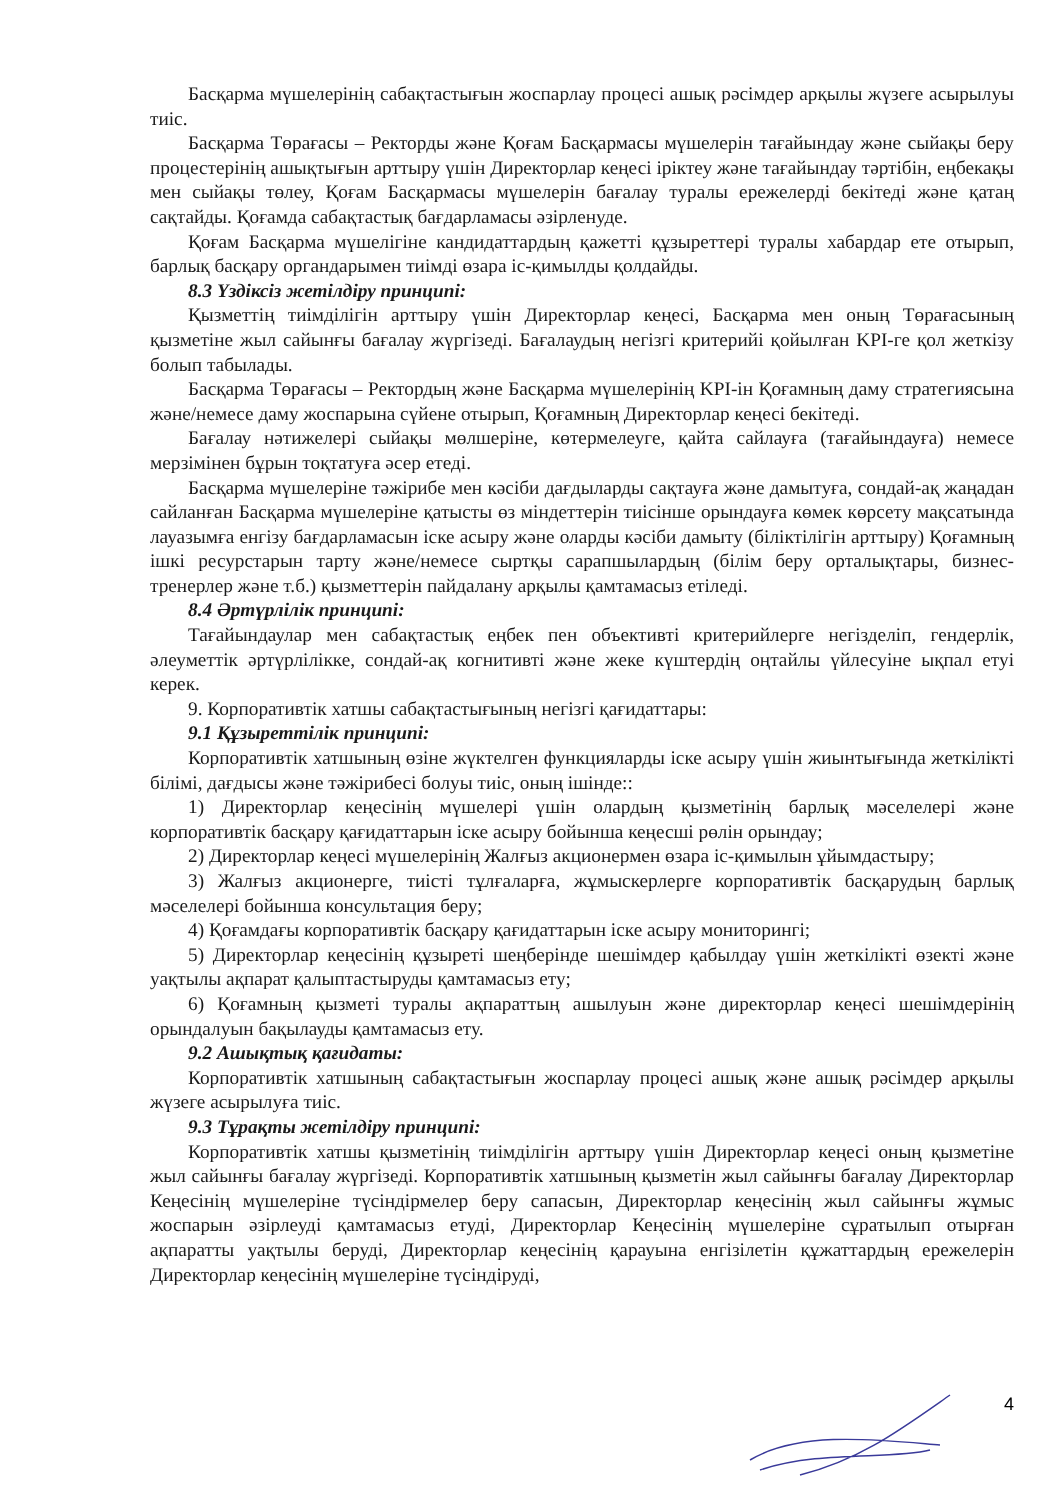Басқарма мүшелерінің сабақтастығын жоспарлау процесі ашық рәсімдер арқылы жүзеге асырылуы тиіс.
Басқарма Төрағасы – Ректорды және Қоғам Басқармасы мүшелерін тағайындау және сыйақы беру процестерінің ашықтығын арттыру үшін Директорлар кеңесі іріктеу және тағайындау тәртібін, еңбекақы мен сыйақы төлеу, Қоғам Басқармасы мүшелерін бағалау туралы ережелерді бекітеді және қатаң сақтайды. Қоғамда сабақтастық бағдарламасы әзірленуде.
Қоғам Басқарма мүшелігіне кандидаттардың қажетті құзыреттері туралы хабардар ете отырып, барлық басқару органдарымен тиімді өзара іс-қимылды қолдайды.
8.3 Үздіксіз жетілдіру принципі:
Қызметтің тиімділігін арттыру үшін Директорлар кеңесі, Басқарма мен оның Төрағасының қызметіне жыл сайынғы бағалау жүргізеді. Бағалаудың негізгі критерийі қойылған KPI-ге қол жеткізу болып табылады.
Басқарма Төрағасы – Ректордың және Басқарма мүшелерінің KPI-ін Қоғамның даму стратегиясына және/немесе даму жоспарына сүйене отырып, Қоғамның Директорлар кеңесі бекітеді.
Бағалау нәтижелері сыйақы мөлшеріне, көтермелеуге, қайта сайлауға (тағайындауға) немесе мерзімінен бұрын тоқтатуға әсер етеді.
Басқарма мүшелеріне тәжірибе мен кәсіби дағдыларды сақтауға және дамытуға, сондай-ақ жаңадан сайланған Басқарма мүшелеріне қатысты өз міндеттерін тиісінше орындауға көмек көрсету мақсатында лауазымға енгізу бағдарламасын іске асыру және оларды кәсіби дамыту (біліктілігін арттыру) Қоғамның ішкі ресурстарын тарту және/немесе сыртқы сарапшылардың (білім беру орталықтары, бизнес-тренерлер және т.б.) қызметтерін пайдалану арқылы қамтамасыз етіледі.
8.4 Әртүрлілік принципі:
Тағайындаулар мен сабақтастық еңбек пен объективті критерийлерге негізделіп, гендерлік, әлеуметтік әртүрлілікке, сондай-ақ когнитивті және жеке күштердің оңтайлы үйлесуіне ықпал етуі керек.
9. Корпоративтік хатшы сабақтастығының негізгі қағидаттары:
9.1 Құзыреттілік принципі:
Корпоративтік хатшының өзіне жүктелген функцияларды іске асыру үшін жиынтығында жеткілікті білімі, дағдысы және тәжірибесі болуы тиіс, оның ішінде::
1) Директорлар кеңесінің мүшелері үшін олардың қызметінің барлық мәселелері және корпоративтік басқару қағидаттарын іске асыру бойынша кеңесші рөлін орындау;
2) Директорлар кеңесі мүшелерінің Жалғыз акционермен өзара іс-қимылын ұйымдастыру;
3) Жалғыз акционерге, тиісті тұлғаларға, жұмыскерлерге корпоративтік басқарудың барлық мәселелері бойынша консультация беру;
4) Қоғамдағы корпоративтік басқару қағидаттарын іске асыру мониторингі;
5) Директорлар кеңесінің құзыреті шеңберінде шешімдер қабылдау үшін жеткілікті өзекті және уақтылы ақпарат қалыптастыруды қамтамасыз ету;
6) Қоғамның қызметі туралы ақпараттың ашылуын және директорлар кеңесі шешімдерінің орындалуын бақылауды қамтамасыз ету.
9.2 Ашықтық қағидаты:
Корпоративтік хатшының сабақтастығын жоспарлау процесі ашық және ашық рәсімдер арқылы жүзеге асырылуға тиіс.
9.3 Тұрақты жетілдіру принципі:
Корпоративтік хатшы қызметінің тиімділігін арттыру үшін Директорлар кеңесі оның қызметіне жыл сайынғы бағалау жүргізеді. Корпоративтік хатшының қызметін жыл сайынғы бағалау Директорлар Кеңесінің мүшелеріне түсіндірмелер беру сапасын, Директорлар кеңесінің жыл сайынғы жұмыс жоспарын әзірлеуді қамтамасыз етуді, Директорлар Кеңесінің мүшелеріне сұратылып отырған ақпаратты уақтылы беруді, Директорлар кеңесінің қарауына енгізілетін құжаттардың ережелерін Директорлар кеңесінің мүшелеріне түсіндіруді,
4